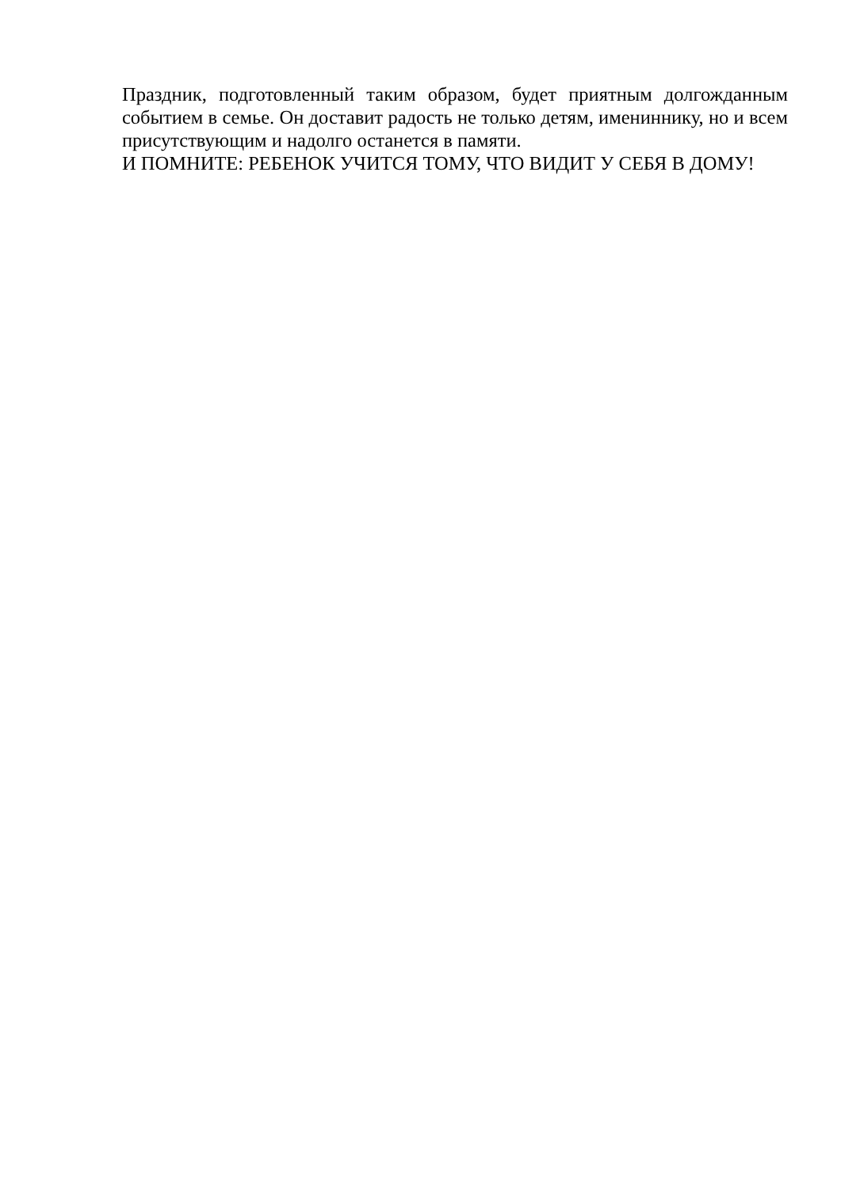Праздник, подготовленный таким образом, будет приятным долгожданным событием в семье. Он доставит радость не только детям, имениннику, но и всем присутствующим и надолго останется в памяти.
И ПОМНИТЕ: РЕБЕНОК УЧИТСЯ ТОМУ, ЧТО ВИДИТ У СЕБЯ В ДОМУ!